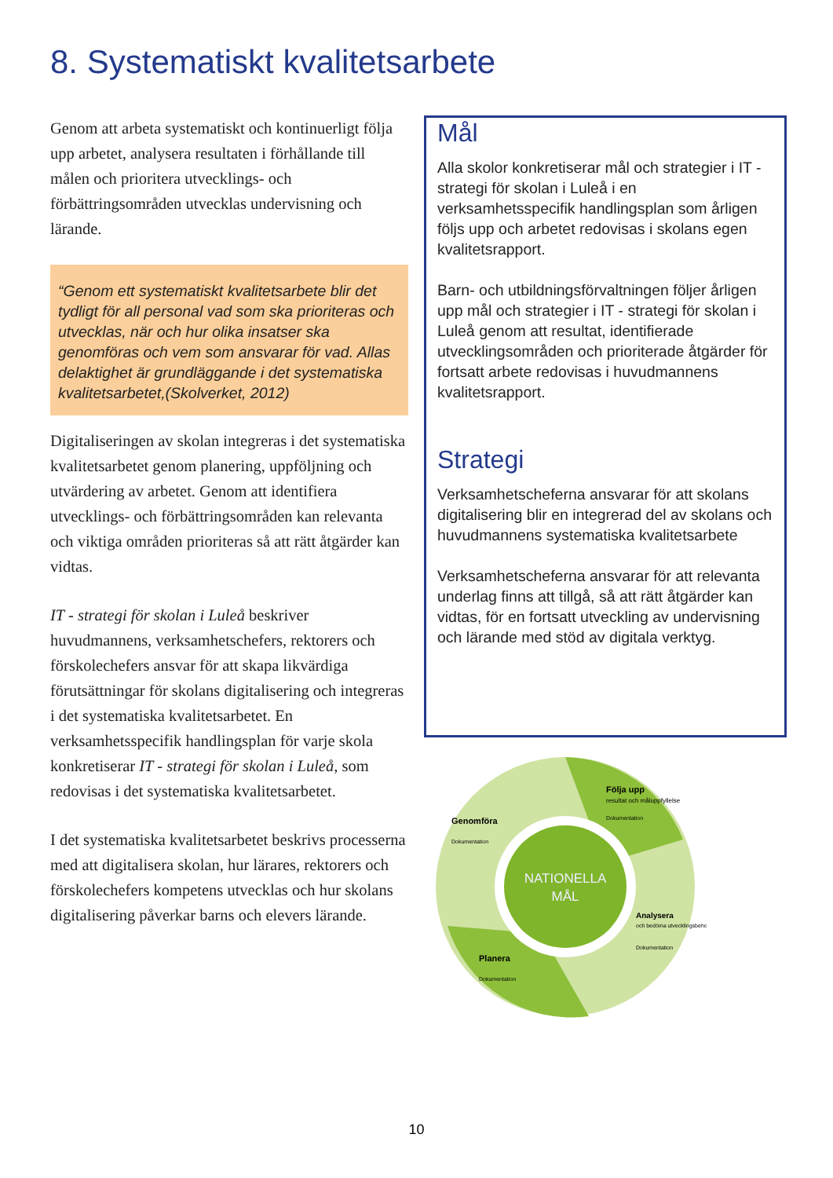8. Systematiskt kvalitetsarbete
Genom att arbeta systematiskt och kontinuerligt följa upp arbetet, analysera resultaten i förhållande till målen och prioritera utvecklings- och förbättringsområden utvecklas undervisning och lärande.
“Genom ett systematiskt kvalitetsarbete blir det tydligt för all personal vad som ska prioriteras och utvecklas, när och hur olika insatser ska genomföras och vem som ansvarar för vad. Allas delaktighet är grundläggande i det systematiska kvalitetsarbetet,(Skolverket, 2012)
Digitaliseringen av skolan integreras i det systematiska kvalitetsarbetet genom planering, uppföljning och utvärdering av arbetet. Genom att identifiera utvecklings- och förbättringsområden kan relevanta och viktiga områden prioriteras så att rätt åtgärder kan vidtas.
IT - strategi för skolan i Luleå beskriver huvudmannens, verksamhetschefers, rektorers och förskolechefers ansvar för att skapa likvärdiga förutsättningar för skolans digitalisering och integreras i det systematiska kvalitetsarbetet. En verksamhetsspecifik handlingsplan för varje skola konkretiserar IT - strategi för skolan i Luleå, som redovisas i det systematiska kvalitetsarbetet.
I det systematiska kvalitetsarbetet beskrivs processerna med att digitalisera skolan, hur lärares, rektorers och förskolechefers kompetens utvecklas och hur skolans digitalisering påverkar barns och elevers lärande.
Mål
Alla skolor konkretiserar mål och strategier i IT - strategi för skolan i Luleå i en verksamhetsspecifik handlingsplan som årligen följs upp och arbetet redovisas i skolans egen kvalitetsrapport.
Barn- och utbildningsförvaltningen följer årligen upp mål och strategier i IT - strategi för skolan i Luleå genom att resultat, identifierade utvecklingsområden och prioriterade åtgärder för fortsatt arbete redovisas i huvudmannens kvalitetsrapport.
Strategi
Verksamhetscheferna ansvarar för att skolans digitalisering blir en integrerad del av skolans och huvudmannens systematiska kvalitetsarbete
Verksamhetscheferna ansvarar för att relevanta underlag finns att tillgå, så att rätt åtgärder kan vidtas, för en fortsatt utveckling av undervisning och lärande med stöd av digitala verktyg.
NATIONELLA
MÅL
Följa upp
resultat och måluppfyllelse
Dokumentation
Genomföra
Dokumentation
Planera
Dokumentation
Analysera
och bedöma utvecklingsbehov
Dokumentation
10